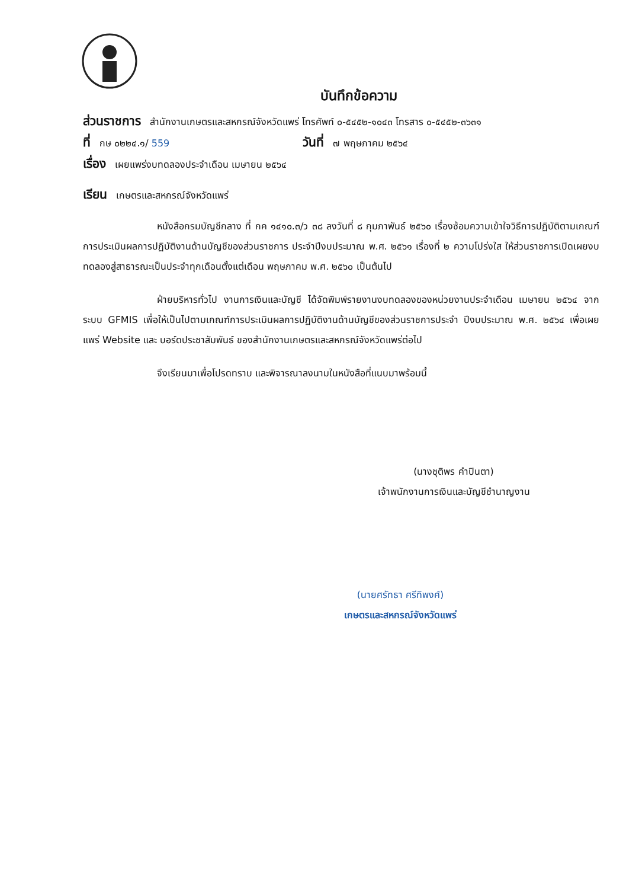บันทึกข้อความ
ส่วนราชการ สำนักงานเกษตรและสหกรณ์จังหวัดแพร่ โทรศัพท์ ๐-๕๔๕๒-๑๐๔๓ โทรสาร ๐-๕๔๕๒-๓๖๓๑
ที่ กษ ๐๒๒๔.๑/ 559 วันที่ ๗ พฤษภาคม ๒๕๖๔
เรื่อง เผยแพร่งบทดลองประจำเดือน เมษายน ๒๕๖๔
เรียน เกษตรและสหกรณ์จังหวัดแพร่
หนังสือกรมบัญชีกลาง ที่ กค ๑๔๑๐.๓/ว ๓๘ ลงวันที่ ๘ กุมภาพันธ์ ๒๕๖๐ เรื่องซ้อมความเข้าใจวิธีการปฏิบัติตามเกณฑ์การประเมินผลการปฏิบัติงานด้านบัญชีของส่วนราชการ ประจำปีงบประมาณ พ.ศ. ๒๕๖๑ เรื่องที่ ๒ ความโปร่งใส ให้ส่วนราชการเปิดเผยงบทดลองสู่สาธารณะเป็นประจำทุกเดือนตั้งแต่เดือน พฤษภาคม พ.ศ. ๒๕๖๐ เป็นต้นไป
ฝ่ายบริหารทั่วไป งานการเงินและบัญชี ได้จัดพิมพ์รายงานงบทดลองของหน่วยงานประจำเดือน เมษายน ๒๕๖๔ จากระบบ GFMIS เพื่อให้เป็นไปตามเกณฑ์การประเมินผลการปฏิบัติงานด้านบัญชีของส่วนราชการประจำ ปีงบประมาณ พ.ศ. ๒๕๖๔ เพื่อเผยแพร่ Website และ บอร์ดประชาสัมพันธ์ ของสำนักงานเกษตรและสหกรณ์จังหวัดแพร่ต่อไป
จึงเรียนมาเพื่อโปรดทราบ และพิจารณาลงนามในหนังสือที่แนบมาพร้อมนี้
(นางชุติพร คำปินตา)
เจ้าพนักงานการเงินและบัญชีชำนาญงาน
(นายศรัทธา ศรีทิพงศ์)
เกษตรและสหกรณ์จังหวัดแพร่